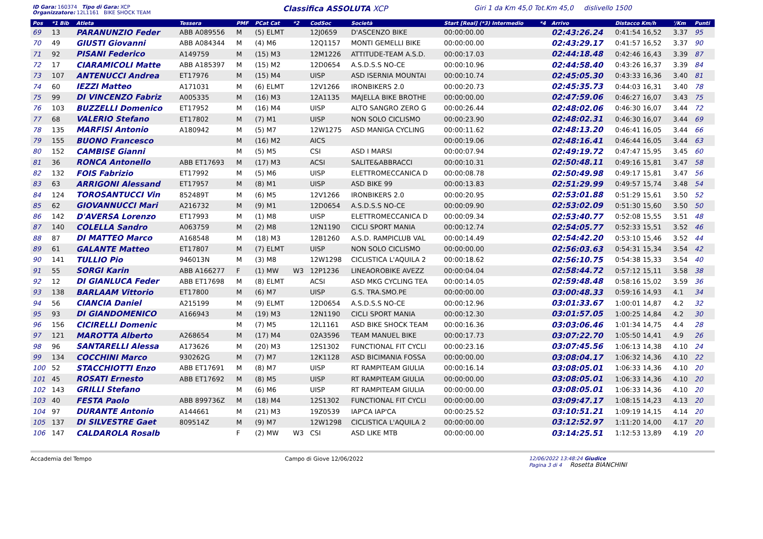ID Gara: 160374 Tipo di Gara: XCP
Organizzatore: 12L1161 BIKE SHOCK TEAM
Classifica ASSOLUTA XCP
Giri 1 da Km 45,0 Tot.Km 45,0 dislivello 1500
| Pos | *1 Bib | Atleta | Tessera | PMF | PCat Cat | *2 | CodSoc | Società | Start [Real] (*3) Intermedio | *4 | Arrivo | Distacco Km/h | '/Km | Punti |
| --- | --- | --- | --- | --- | --- | --- | --- | --- | --- | --- | --- | --- | --- | --- |
| 69 | 13 | PARANUNZIO Feder | ABB A089556 | M | (5) ELMT | | 12J0659 | D'ASCENZO BIKE | 00:00:00.00 | | 02:43:26.24 | 0:41:54 16,52 | 3.37 | 95 |
| 70 | 49 | GIUSTI Giovanni | ABB A084344 | M | (4) M6 | | 12Q1157 | MONTI GEMELLI BIKE | 00:00:00.00 | | 02:43:29.17 | 0:41:57 16,52 | 3.37 | 90 |
| 71 | 92 | PISANI Federico | A149759 | M | (15) M3 | | 12M1226 | ATTITUDE-TEAM A.S.D. | 00:00:17.03 | | 02:44:18.48 | 0:42:46 16,43 | 3.39 | 87 |
| 72 | 17 | CIARAMICOLI Matte | ABB A185397 | M | (15) M2 | | 12D0654 | A.S.D.S.S NO-CE | 00:00:10.96 | | 02:44:58.40 | 0:43:26 16,37 | 3.39 | 84 |
| 73 | 107 | ANTENUCCI Andrea | ET17976 | M | (15) M4 | | UISP | ASD ISERNIA MOUNTAI | 00:00:10.74 | | 02:45:05.30 | 0:43:33 16,36 | 3.40 | 81 |
| 74 | 60 | IEZZI Matteo | A171031 | M | (6) ELMT | | 12V1266 | IRONBIKERS 2.0 | 00:00:20.73 | | 02:45:35.73 | 0:44:03 16,31 | 3.40 | 78 |
| 75 | 99 | DI VINCENZO Fabriz | A005335 | M | (16) M3 | | 12A1135 | MAJELLA BIKE BROTHE | 00:00:00.00 | | 02:47:59.06 | 0:46:27 16,07 | 3.43 | 75 |
| 76 | 103 | BUZZELLI Domenico | ET17952 | M | (16) M4 | | UISP | ALTO SANGRO ZERO G | 00:00:26.44 | | 02:48:02.06 | 0:46:30 16,07 | 3.44 | 72 |
| 77 | 68 | VALERIO Stefano | ET17802 | M | (7) M1 | | UISP | NON SOLO CICLISMO | 00:00:23.90 | | 02:48:02.31 | 0:46:30 16,07 | 3.44 | 69 |
| 78 | 135 | MARFISI Antonio | A180942 | M | (5) M7 | | 12W1275 | ASD MANIGA CYCLING | 00:00:11.62 | | 02:48:13.20 | 0:46:41 16,05 | 3.44 | 66 |
| 79 | 155 | BUONO Francesco | | M | (16) M2 | | AICS | | 00:00:19.06 | | 02:48:16.41 | 0:46:44 16,05 | 3.44 | 63 |
| 80 | 152 | CAMBISE Gianni | | M | (5) M5 | | CSI | ASD I MARSI | 00:00:07.94 | | 02:49:19.72 | 0:47:47 15,95 | 3.45 | 60 |
| 81 | 36 | RONCA Antonello | ABB ET17693 | M | (17) M3 | | ACSI | SALITE&ABBRACCI | 00:00:10.31 | | 02:50:48.11 | 0:49:16 15,81 | 3.47 | 58 |
| 82 | 132 | FOIS Fabrizio | ET17992 | M | (5) M6 | | UISP | ELETTROMECCANICA D | 00:00:08.78 | | 02:50:49.98 | 0:49:17 15,81 | 3.47 | 56 |
| 83 | 63 | ARRIGONI Alessand | ET17957 | M | (8) M1 | | UISP | ASD BIKE 99 | 00:00:13.83 | | 02:51:29.99 | 0:49:57 15,74 | 3.48 | 54 |
| 84 | 124 | TOROSANTUCCI Vin | 852489T | M | (6) M5 | | 12V1266 | IRONBIKERS 2.0 | 00:00:20.95 | | 02:53:01.88 | 0:51:29 15,61 | 3.50 | 52 |
| 85 | 62 | GIOVANNUCCI Mari | A216732 | M | (9) M1 | | 12D0654 | A.S.D.S.S NO-CE | 00:00:09.90 | | 02:53:02.09 | 0:51:30 15,60 | 3.50 | 50 |
| 86 | 142 | D'AVERSA Lorenzo | ET17993 | M | (1) M8 | | UISP | ELETTROMECCANICA D | 00:00:09.34 | | 02:53:40.77 | 0:52:08 15,55 | 3.51 | 48 |
| 87 | 140 | COLELLA Sandro | A063759 | M | (2) M8 | | 12N1190 | CICLI SPORT MANIA | 00:00:12.74 | | 02:54:05.77 | 0:52:33 15,51 | 3.52 | 46 |
| 88 | 87 | DI MATTEO Marco | A168548 | M | (18) M3 | | 12B1260 | A.S.D. RAMPICLUB VAL | 00:00:14.49 | | 02:54:42.20 | 0:53:10 15,46 | 3.52 | 44 |
| 89 | 61 | GALANTE Matteo | ET17807 | M | (7) ELMT | | UISP | NON SOLO CICLISMO | 00:00:00.00 | | 02:56:03.63 | 0:54:31 15,34 | 3.54 | 42 |
| 90 | 141 | TULLIO Pio | 946013N | M | (3) M8 | | 12W1298 | CICLISTICA L'AQUILA 2 | 00:00:18.62 | | 02:56:10.75 | 0:54:38 15,33 | 3.54 | 40 |
| 91 | 55 | SORGI Karin | ABB A166277 | F | (1) MW | W3 | 12P1236 | LINEAOROBIKE AVEZZ | 00:00:04.04 | | 02:58:44.72 | 0:57:12 15,11 | 3.58 | 38 |
| 92 | 12 | DI GIANLUCA Feder | ABB ET17698 | M | (8) ELMT | | ACSI | ASD MKG CYCLING TEA | 00:00:14.05 | | 02:59:48.48 | 0:58:16 15,02 | 3.59 | 36 |
| 93 | 138 | BARLAAM Vittorio | ET17800 | M | (6) M7 | | UISP | G.S. TRA.SMO.PE | 00:00:00.00 | | 03:00:48.33 | 0:59:16 14,93 | 4.1 | 34 |
| 94 | 56 | CIANCIA Daniel | A215199 | M | (9) ELMT | | 12D0654 | A.S.D.S.S NO-CE | 00:00:12.96 | | 03:01:33.67 | 1:00:01 14,87 | 4.2 | 32 |
| 95 | 93 | DI GIANDOMENICO | A166943 | M | (19) M3 | | 12N1190 | CICLI SPORT MANIA | 00:00:12.30 | | 03:01:57.05 | 1:00:25 14,84 | 4.2 | 30 |
| 96 | 156 | CICIRELLI Domenic | | M | (7) M5 | | 12L1161 | ASD BIKE SHOCK TEAM | 00:00:16.36 | | 03:03:06.46 | 1:01:34 14,75 | 4.4 | 28 |
| 97 | 121 | MAROTTA Alberto | A268654 | M | (17) M4 | | 02A3596 | TEAM MANUEL BIKE | 00:00:17.73 | | 03:07:22.70 | 1:05:50 14,41 | 4.9 | 26 |
| 98 | 96 | SANTARELLI Alessa | A173626 | M | (20) M3 | | 12S1302 | FUNCTIONAL FIT CYCLI | 00:00:23.16 | | 03:07:45.56 | 1:06:13 14,38 | 4.10 | 24 |
| 99 | 134 | COCCHINI Marco | 930262G | M | (7) M7 | | 12K1128 | ASD BICIMANIA FOSSA | 00:00:00.00 | | 03:08:04.17 | 1:06:32 14,36 | 4.10 | 22 |
| 100 | 52 | STACCHIOTTI Enzo | ABB ET17691 | M | (8) M7 | | UISP | RT RAMPITEAM GIULIA | 00:00:16.14 | | 03:08:05.01 | 1:06:33 14,36 | 4.10 | 20 |
| 101 | 45 | ROSATI Ernesto | ABB ET17692 | M | (8) M5 | | UISP | RT RAMPITEAM GIULIA | 00:00:00.00 | | 03:08:05.01 | 1:06:33 14,36 | 4.10 | 20 |
| 102 | 143 | GRILLI Stefano | | M | (6) M6 | | UISP | RT RAMPITEAM GIULIA | 00:00:00.00 | | 03:08:05.01 | 1:06:33 14,36 | 4.10 | 20 |
| 103 | 40 | FESTA Paolo | ABB 899736Z | M | (18) M4 | | 12S1302 | FUNCTIONAL FIT CYCLI | 00:00:00.00 | | 03:09:47.17 | 1:08:15 14,23 | 4.13 | 20 |
| 104 | 97 | DURANTE Antonio | A144661 | M | (21) M3 | | 19Z0539 | IAP'CA IAP'CA | 00:00:25.52 | | 03:10:51.21 | 1:09:19 14,15 | 4.14 | 20 |
| 105 | 137 | DI SILVESTRE Gaet | 809514Z | M | (9) M7 | | 12W1298 | CICLISTICA L'AQUILA 2 | 00:00:00.00 | | 03:12:52.97 | 1:11:20 14,00 | 4.17 | 20 |
| 106 | 147 | CALDAROLA Rosalb | | F | (2) MW | W3 | CSI | ASD LIKE MTB | 00:00:00.00 | | 03:14:25.51 | 1:12:53 13,89 | 4.19 | 20 |
Accademia del Tempo Campo di Giove 12/06/2022 12/06/2022 13:48:24 Giudice
Pagina 3 di 4 Rosetta BIANCHINI